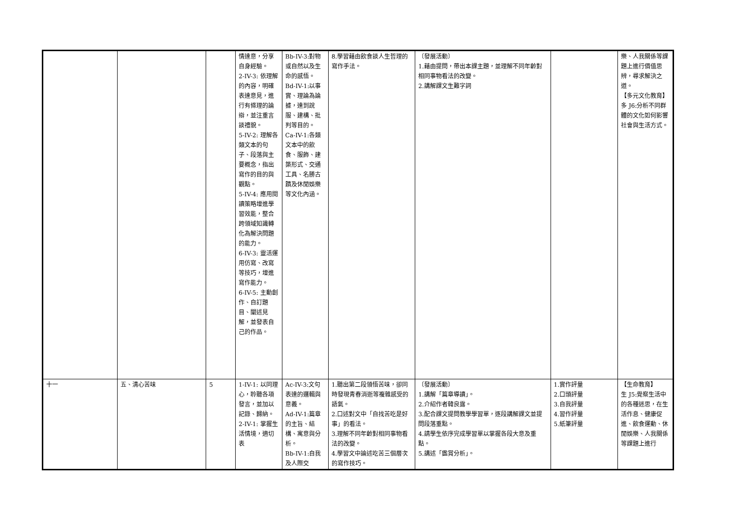| | | | 情達意，分享自身經驗。 2-IV-3: 依理解的內容，明確表達意見，進行有條理的論辯，並注重言談禮貌。 5-IV-2: 理解各類文本的句子、段落與主要概念，指出寫作的目的與觀點。 5-IV-4: 應用閱讀策略增進學習效能，整合跨領域知識轉化為解決問題的能力。 6-IV-3: 靈活運用仿寫、改寫等技巧，增進寫作能力。 6-IV-5: 主動創作、自訂題目、闡述見解，並發表自己的作品。 | Bb-IV-3:對物或自然以及生命的感悟。 Bd-IV-1:以事實、理論為論據，達到說服、建構、批判等目的。 Ca-IV-1:各類文本中的飲食、服飾、建築形式、交通工具、名勝古蹟及休閒娛樂等文化內涵。 | 8.學習藉由飲食談人生哲理的寫作手法。 | 〔發展活動〕 1.藉由提問，帶出本課主題，並理解不同年齡對相同事物看法的改變。 2.講解課文生難字詞 | | 樂、人我關係等課題上進行價值思辨，尋求解決之道。 【多元文化教育】 多 J6:分析不同群體的文化如何影響社會與生活方式。 |
| 十一 | 五、清心苦味 | 5 | 1-IV-1: 以同理心，聆聽各項發言，並加以記錄、歸納。 2-IV-1: 掌握生活情境，適切表 | Ac-IV-3:文句表達的邏輯與意義。 Ad-IV-1:篇章的主旨、結構、寓意與分析。 Bb-IV-1:自我及人際交 | 1.聽出第二段領悟苦味，卻同時發現青春消逝等複雜感受的語氣。 2.口述對文中「自找苦吃是好事」的看法。 3.理解不同年齡對相同事物看法的改變。 4.學習文中論述吃苦三個層次的寫作技巧。 | 〔發展活動〕 1.講解「篇章導讀」。 2.介紹作者韓良露。 3.配合課文提問教學學習單，逐段講解課文並提問段落重點。 4.請學生依序完成學習單以掌握各段大意及重點。 5.講述「鑑賞分析」。 | 1.實作評量 2.口頭評量 3.自我評量 4.習作評量 5.紙筆評量 | 【生命教育】 生 J5:覺察生活中的各種迷思，在生活作息、健康促進、飲食運動、休閒娛樂、人我關係等課題上進行 |